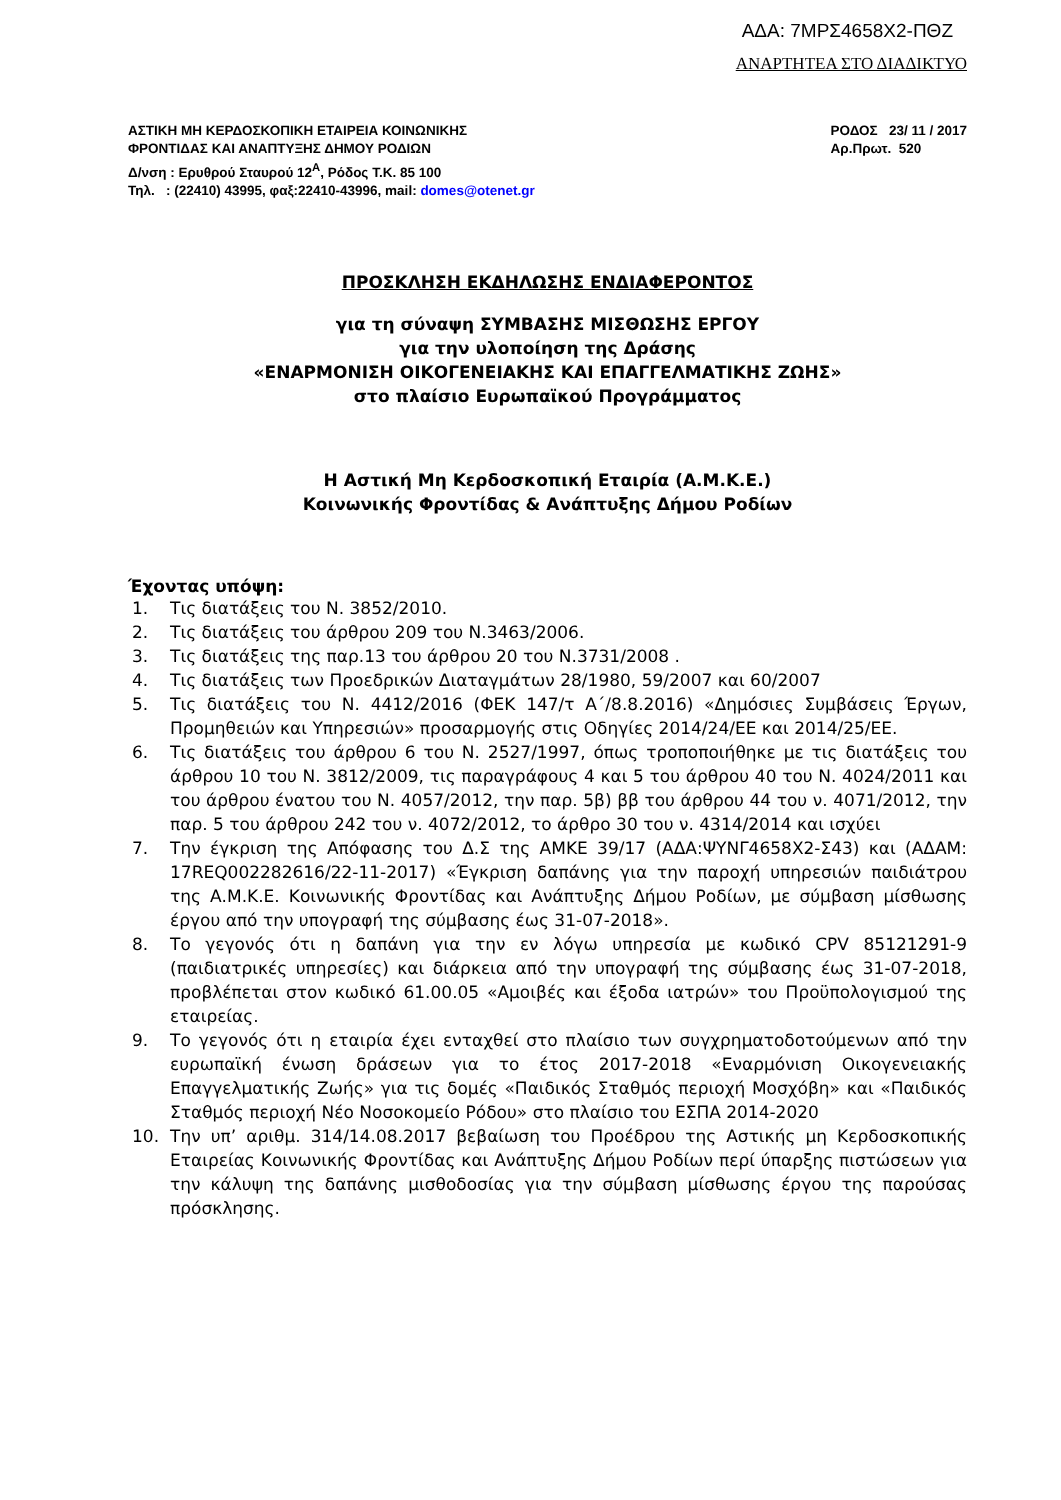ΑΔΑ: 7ΜΡΣ4658Χ2-ΠΘΖ
ΑΝΑΡΤΗΤΕΑ ΣΤΟ ΔΙΑΔΙΚΤΥΟ
ΑΣΤΙΚΗ ΜΗ ΚΕΡΔΟΣΚΟΠΙΚΗ ΕΤΑΙΡΕΙΑ ΚΟΙΝΩΝΙΚΗΣ
ΦΡΟΝΤΙΔΑΣ ΚΑΙ ΑΝΑΠΤΥΞΗΣ ΔΗΜΟΥ ΡΟΔΙΩΝ
Δ/νση : Ερυθρού Σταυρού 12<sup>Α</sup>, Ρόδος Τ.Κ. 85 100
Τηλ. : (22410) 43995, φαξ:22410-43996, mail: domes@otenet.gr
ΡΟΔΟΣ 23/ 11 / 2017
Αρ.Πρωτ. 520
ΠΡΟΣΚΛΗΣΗ ΕΚΔΗΛΩΣΗΣ ΕΝΔΙΑΦΕΡΟΝΤΟΣ
για τη σύναψη ΣΥΜΒΑΣΗΣ ΜΙΣΘΩΣΗΣ ΕΡΓΟΥ
για την υλοποίηση της Δράσης
«ΕΝΑΡΜΟΝΙΣΗ ΟΙΚΟΓΕΝΕΙΑΚΗΣ ΚΑΙ ΕΠΑΓΓΕΛΜΑΤΙΚΗΣ ΖΩΗΣ»
στο πλαίσιο Ευρωπαϊκού Προγράμματος
Η Αστική Μη Κερδοσκοπική Εταιρία (Α.Μ.Κ.Ε.)
Κοινωνικής Φροντίδας & Ανάπτυξης Δήμου Ροδίων
Έχοντας υπόψη:
1. Τις διατάξεις του Ν. 3852/2010.
2. Τις διατάξεις του άρθρου 209 του Ν.3463/2006.
3. Τις διατάξεις της παρ.13 του άρθρου 20 του Ν.3731/2008 .
4. Τις διατάξεις των Προεδρικών Διαταγμάτων 28/1980, 59/2007 και 60/2007
5. Τις διατάξεις του Ν. 4412/2016 (ΦΕΚ 147/τ Α΄/8.8.2016) «Δημόσιες Συμβάσεις Έργων, Προμηθειών και Υπηρεσιών» προσαρμογής στις Οδηγίες 2014/24/ΕΕ και 2014/25/ΕΕ.
6. Τις διατάξεις του άρθρου 6 του Ν. 2527/1997, όπως τροποποιήθηκε με τις διατάξεις του άρθρου 10 του Ν. 3812/2009, τις παραγράφους 4 και 5 του άρθρου 40 του Ν. 4024/2011 και του άρθρου ένατου του Ν. 4057/2012, την παρ. 5β) ββ του άρθρου 44 του ν. 4071/2012, την παρ. 5 του άρθρου 242 του ν. 4072/2012, το άρθρο 30 του ν. 4314/2014 και ισχύει
7. Την έγκριση της Απόφασης του Δ.Σ της ΑΜΚΕ 39/17 (ΑΔΑ:ΨΥΝΓ4658Χ2-Σ43) και (ΑΔΑΜ: 17REQ002282616/22-11-2017) «Έγκριση δαπάνης για την παροχή υπηρεσιών παιδιάτρου της Α.Μ.Κ.Ε. Κοινωνικής Φροντίδας και Ανάπτυξης Δήμου Ροδίων, με σύμβαση μίσθωσης έργου από την υπογραφή της σύμβασης έως 31-07-2018».
8. Το γεγονός ότι η δαπάνη για την εν λόγω υπηρεσία με κωδικό CPV 85121291-9 (παιδιατρικές υπηρεσίες) και διάρκεια από την υπογραφή της σύμβασης έως 31-07-2018, προβλέπεται στον κωδικό 61.00.05 «Αμοιβές και έξοδα ιατρών» του Προϋπολογισμού της εταιρείας.
9. Το γεγονός ότι η εταιρία έχει ενταχθεί στο πλαίσιο των συγχρηματοδοτούμενων από την ευρωπαϊκή ένωση δράσεων για το έτος 2017-2018 «Εναρμόνιση Οικογενειακής Επαγγελματικής Ζωής» για τις δομές «Παιδικός Σταθμός περιοχή Μοσχόβη» και «Παιδικός Σταθμός περιοχή Νέο Νοσοκομείο Ρόδου» στο πλαίσιο του ΕΣΠΑ 2014-2020
10. Την υπ’ αριθμ. 314/14.08.2017 βεβαίωση του Προέδρου της Αστικής μη Κερδοσκοπικής Εταιρείας Κοινωνικής Φροντίδας και Ανάπτυξης Δήμου Ροδίων περί ύπαρξης πιστώσεων για την κάλυψη της δαπάνης μισθοδοσίας για την σύμβαση μίσθωσης έργου της παρούσας πρόσκλησης.